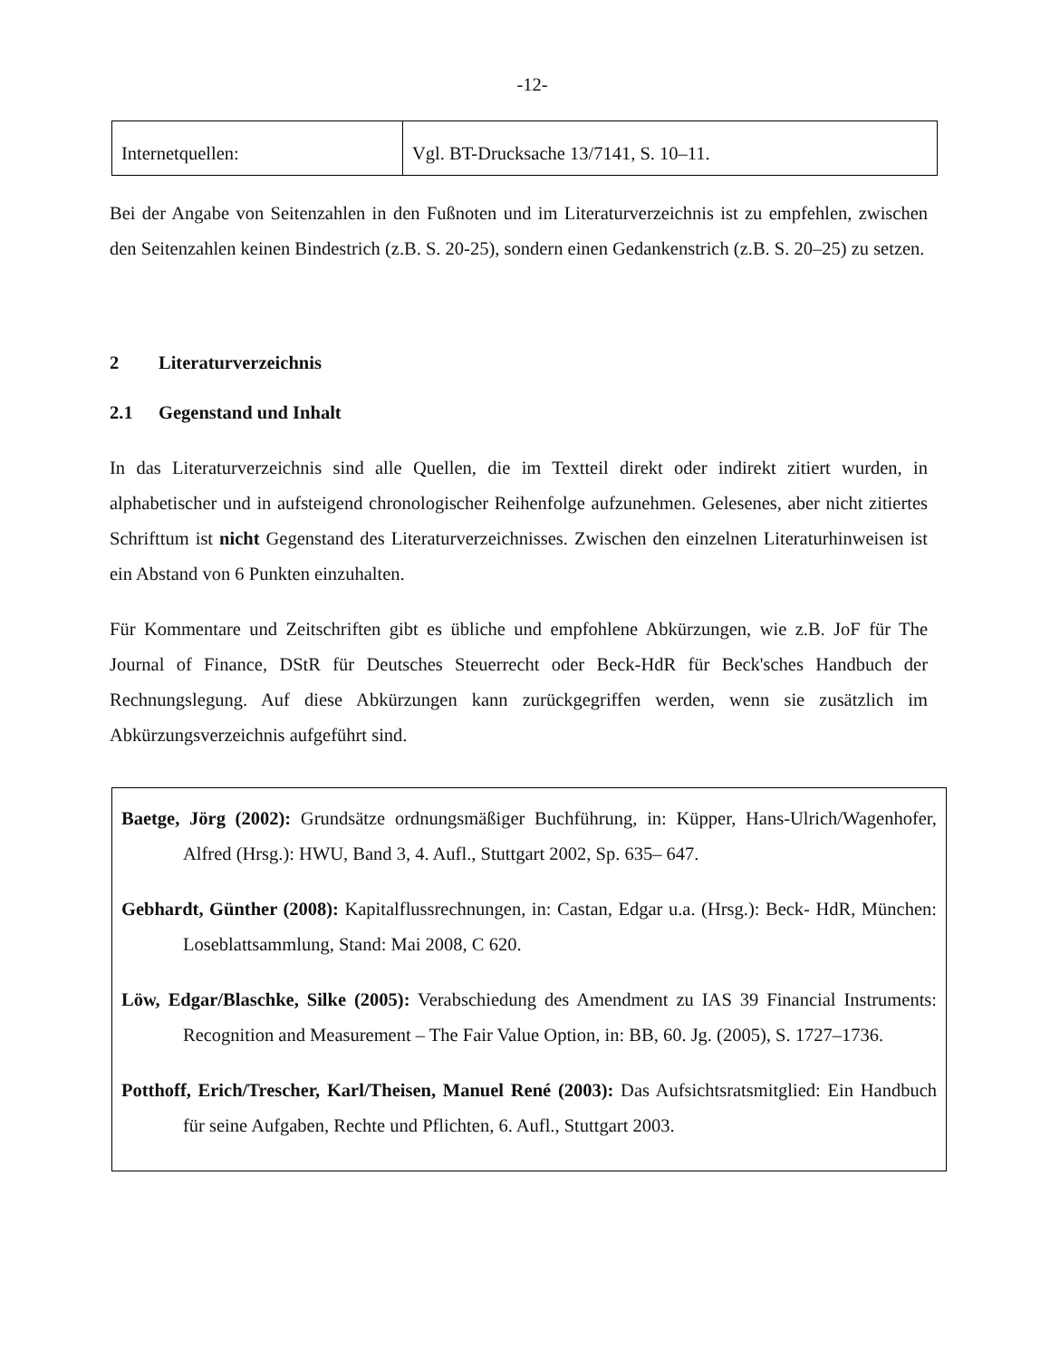-12-
| Internetquellen: | Vgl. BT-Drucksache 13/7141, S. 10–11. |
Bei der Angabe von Seitenzahlen in den Fußnoten und im Literaturverzeichnis ist zu empfehlen, zwischen den Seitenzahlen keinen Bindestrich (z.B. S. 20-25), sondern einen Gedankenstrich (z.B. S. 20–25) zu setzen.
2 Literaturverzeichnis
2.1 Gegenstand und Inhalt
In das Literaturverzeichnis sind alle Quellen, die im Textteil direkt oder indirekt zitiert wurden, in alphabetischer und in aufsteigend chronologischer Reihenfolge aufzunehmen. Gelesenes, aber nicht zitiertes Schrifttum ist nicht Gegenstand des Literaturverzeichnisses. Zwischen den einzelnen Literaturhinweisen ist ein Abstand von 6 Punkten einzuhalten.
Für Kommentare und Zeitschriften gibt es übliche und empfohlene Abkürzungen, wie z.B. JoF für The Journal of Finance, DStR für Deutsches Steuerrecht oder Beck-HdR für Beck'sches Handbuch der Rechnungslegung. Auf diese Abkürzungen kann zurückgegriffen werden, wenn sie zusätzlich im Abkürzungsverzeichnis aufgeführt sind.
Baetge, Jörg (2002): Grundsätze ordnungsmäßiger Buchführung, in: Küpper, Hans-Ulrich/Wagenhofer, Alfred (Hrsg.): HWU, Band 3, 4. Aufl., Stuttgart 2002, Sp. 635– 647.
Gebhardt, Günther (2008): Kapitalflussrechnungen, in: Castan, Edgar u.a. (Hrsg.): Beck- HdR, München: Loseblattsammlung, Stand: Mai 2008, C 620.
Löw, Edgar/Blaschke, Silke (2005): Verabschiedung des Amendment zu IAS 39 Financial Instruments: Recognition and Measurement – The Fair Value Option, in: BB, 60. Jg. (2005), S. 1727–1736.
Potthoff, Erich/Trescher, Karl/Theisen, Manuel René (2003): Das Aufsichtsratsmitglied: Ein Handbuch für seine Aufgaben, Rechte und Pflichten, 6. Aufl., Stuttgart 2003.